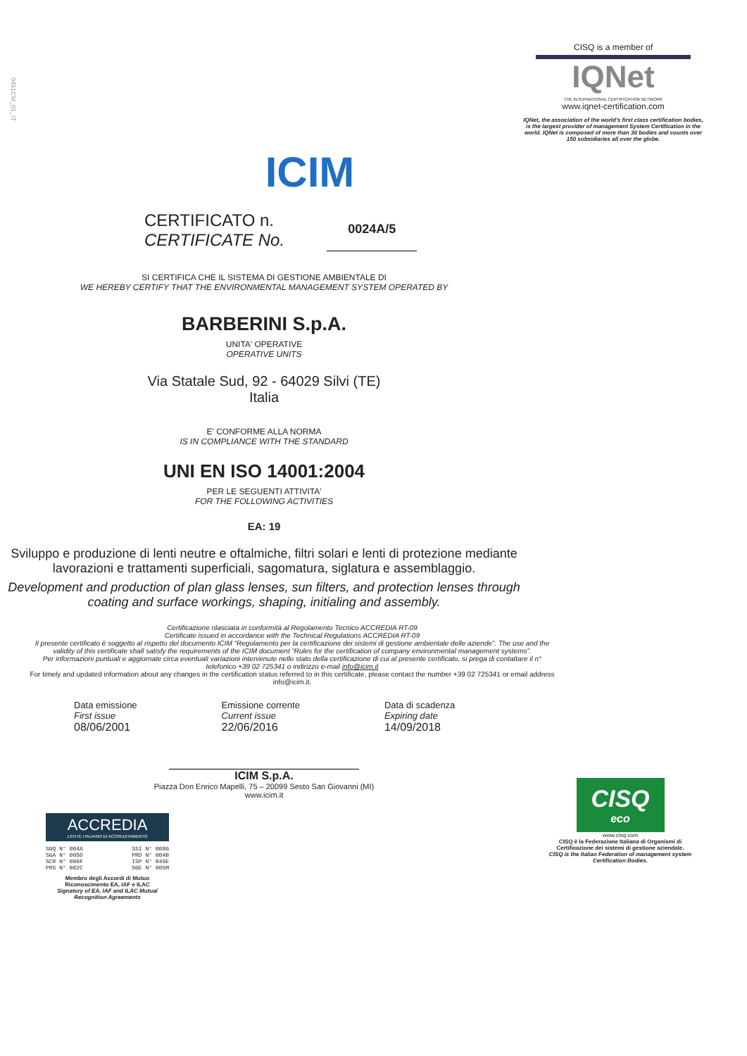0451CM_01_IT
ICIM
CISQ is a member of
IQNet
THE INTERNATIONAL CERTIFICATION NETWORK
www.iqnet-certification.com
IQNet, the association of the world's first class certification bodies, is the largest provider of management System Certification in the world. IQNet is composed of more than 30 bodies and counts over 150 subsidiaries all over the globe.
CERTIFICATO n.
CERTIFICATE No.
0024A/5
SI CERTIFICA CHE IL SISTEMA DI GESTIONE AMBIENTALE DI
WE HEREBY CERTIFY THAT THE ENVIRONMENTAL MANAGEMENT SYSTEM OPERATED BY
BARBERINI S.p.A.
UNITA' OPERATIVE
OPERATIVE UNITS
Via Statale Sud, 92 - 64029 Silvi (TE)
Italia
E' CONFORME ALLA NORMA
IS IN COMPLIANCE WITH THE STANDARD
UNI EN ISO 14001:2004
PER LE SEGUENTI ATTIVITA'
FOR THE FOLLOWING ACTIVITIES
EA: 19
Sviluppo e produzione di lenti neutre e oftalmiche, filtri solari e lenti di protezione mediante lavorazioni e trattamenti superficiali, sagomatura, siglatura e assemblaggio.
Development and production of plan glass lenses, sun filters, and protection lenses through coating and surface workings, shaping, initialing and assembly.
Certificazione rilasciata in conformità al Regolamento Tecnico ACCREDIA RT-09
Certificate issued in accordance with the Technical Regulations ACCREDIA RT-09
Il presente certificato è soggetto al rispetto del documento ICIM “Regolamento per la certificazione dei sistemi di gestione ambientale delle aziende”. The use and the validity of this certificate shall satisfy the requirements of the ICIM document “Rules for the certification of company environmental management systems”.
Per informazioni puntuali e aggiornate circa eventuali variazioni intervenute nello stato della certificazione di cui al presente certificato, si prega di contattare il n° telefonico +39 02 725341 o indirizzo e-mail info@icim.it
For timely and updated information about any changes in the certification status referred to in this certificate, please contact the number +39 02 725341 or email address info@icim.it.
Data emissione
First issue
08/06/2001
Emissione corrente
Current issue
22/06/2016
Data di scadenza
Expiring date
14/09/2018
ICIM S.p.A.
Piazza Don Enrico Mapelli, 75 – 20099 Sesto San Giovanni (MI)
www.icim.it
ACCREDIA
L'ENTE ITALIANO DI ACCREDITAMENTO
SGQ N° 004A
SGA N° 005D
SCR N° 006F
PRS N° 082C SSI N° 008G
PRD N° 004B
ISP N° 046E
SGE N° 005M
Membro degli Accordi di Mutuo Riconoscimento EA, IAF e ILAC
Signatory of EA, IAF and ILAC Mutual Recognition Agreements
CISQ
eco
www.cisq.com
CISQ è la Federazione Italiana di Organismi di Certificazione dei sistemi di gestione aziendale.
CISQ is the Italian Federation of management system Certification Bodies.